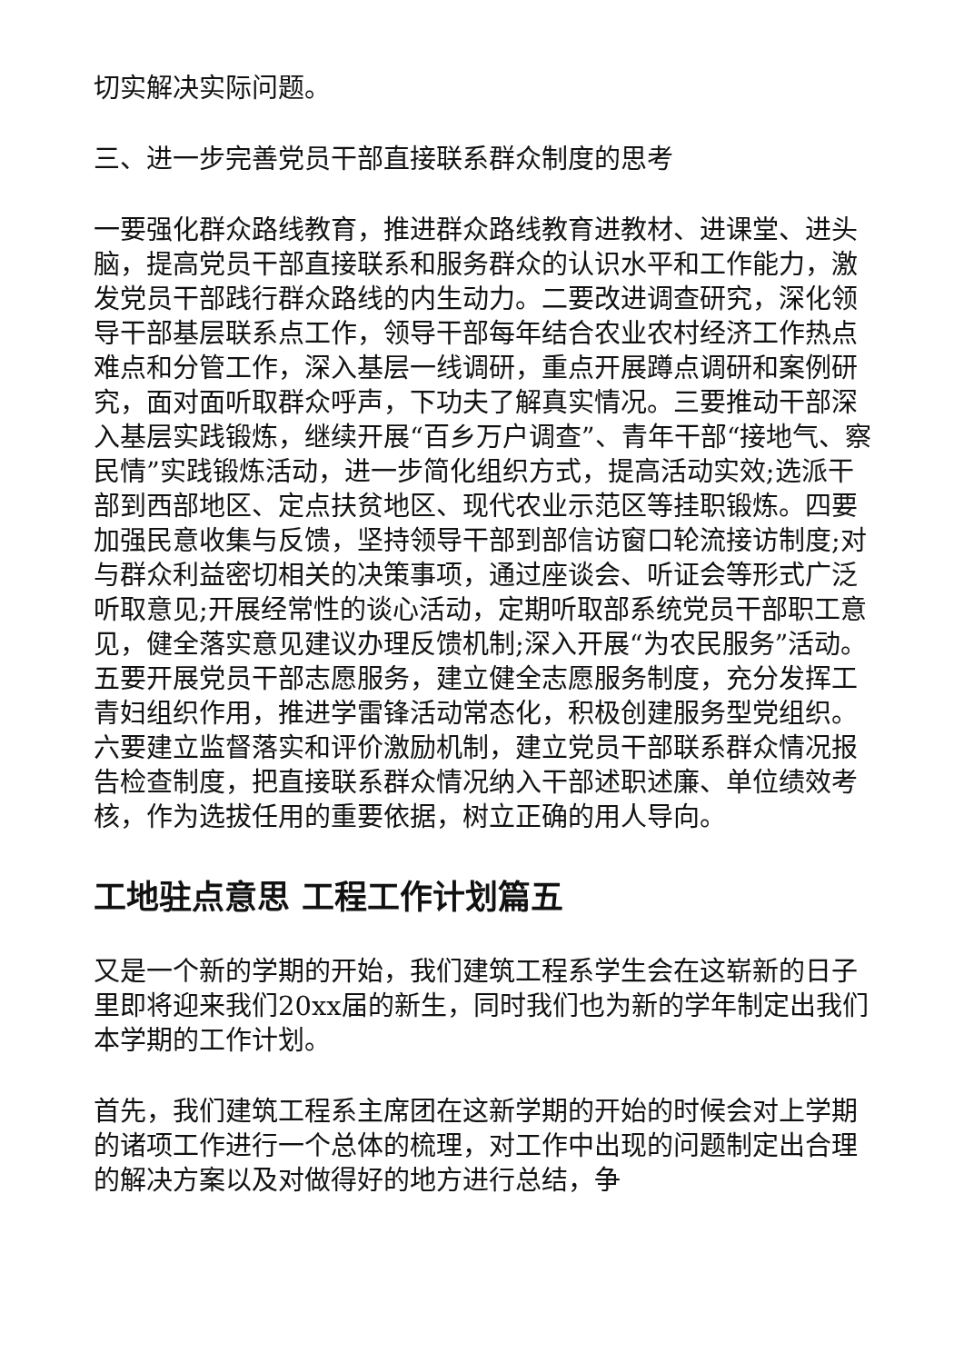切实解决实际问题。
三、进一步完善党员干部直接联系群众制度的思考
一要强化群众路线教育，推进群众路线教育进教材、进课堂、进头脑，提高党员干部直接联系和服务群众的认识水平和工作能力，激发党员干部践行群众路线的内生动力。二要改进调查研究，深化领导干部基层联系点工作，领导干部每年结合农业农村经济工作热点难点和分管工作，深入基层一线调研，重点开展蹲点调研和案例研究，面对面听取群众呼声，下功夫了解真实情况。三要推动干部深入基层实践锻炼，继续开展“百乡万户调查”、青年干部“接地气、察民情”实践锻炼活动，进一步简化组织方式，提高活动实效;选派干部到西部地区、定点扶贫地区、现代农业示范区等挂职锻炼。四要加强民意收集与反馈，坚持领导干部到部信访窗口轮流接访制度;对与群众利益密切相关的决策事项，通过座谈会、听证会等形式广泛听取意见;开展经常性的谈心活动，定期听取部系统党员干部职工意见，健全落实意见建议办理反馈机制;深入开展“为农民服务”活动。五要开展党员干部志愿服务，建立健全志愿服务制度，充分发挥工青妇组织作用，推进学雷锋活动常态化，积极创建服务型党组织。六要建立监督落实和评价激励机制，建立党员干部联系群众情况报告检查制度，把直接联系群众情况纳入干部述职述廉、单位绩效考核，作为选拔任用的重要依据，树立正确的用人导向。
工地驻点意思 工程工作计划篇五
又是一个新的学期的开始，我们建筑工程系学生会在这崭新的日子里即将迎来我们20xx届的新生，同时我们也为新的学年制定出我们本学期的工作计划。
首先，我们建筑工程系主席团在这新学期的开始的时候会对上学期的诸项工作进行一个总体的梳理，对工作中出现的问题制定出合理的解决方案以及对做得好的地方进行总结，争